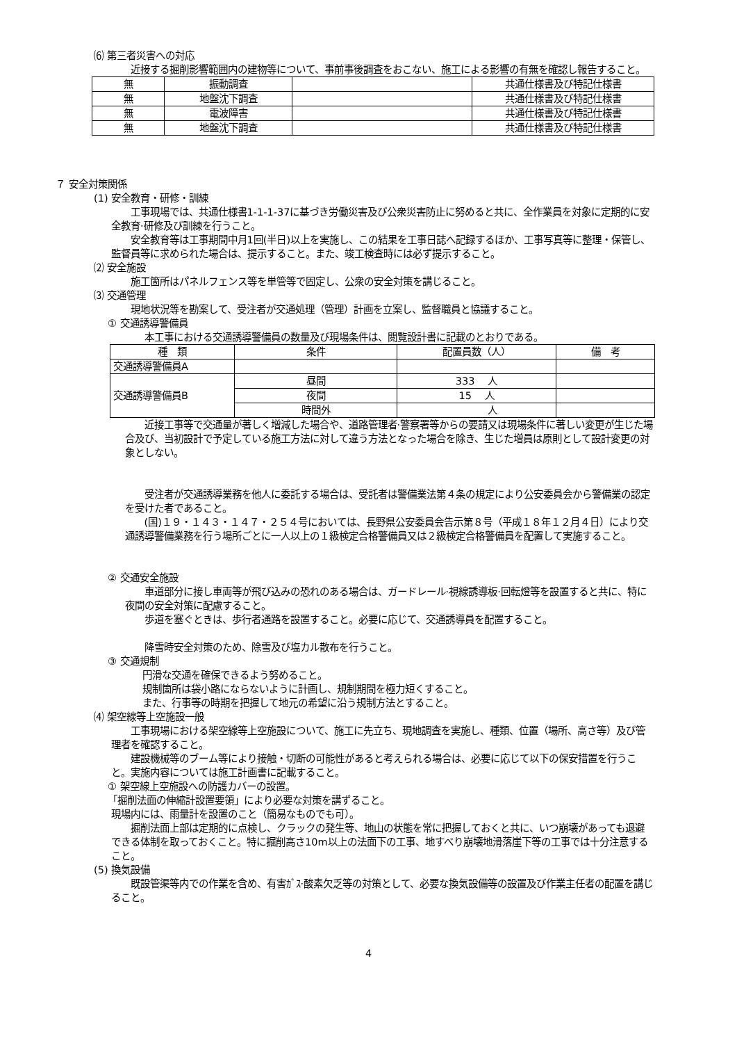⑹ 第三者災害への対応
近接する掘削影響範囲内の建物等について、事前事後調査をおこない、施工による影響の有無を確認し報告すること。
| 無 | 振動調査 | | 共通仕様書及び特記仕様書 |
| 無 | 地盤沈下調査 | | 共通仕様書及び特記仕様書 |
| 無 | 電波障害 | | 共通仕様書及び特記仕様書 |
| 無 | 地盤沈下調査 | | 共通仕様書及び特記仕様書 |
７ 安全対策関係
(1) 安全教育・研修・訓練
工事現場では、共通仕様書1-1-1-37に基づき労働災害及び公衆災害防止に努めると共に、全作業員を対象に定期的に安全教育·研修及び訓練を行うこと。
安全教育等は工事期間中月1回(半日)以上を実施し、この結果を工事日誌へ記録するほか、工事写真等に整理・保管し、監督員等に求められた場合は、提示すること。また、竣工検査時には必ず提示すること。
⑵ 安全施設
施工箇所はパネルフェンス等を単管等で固定し、公衆の安全対策を講じること。
⑶ 交通管理
現地状況等を勘案して、受注者が交通処理（管理）計画を立案し、監督職員と協議すること。
① 交通誘導警備員
本工事における交通誘導警備員の数量及び現場条件は、閲覧設計書に記載のとおりである。
| 種 類 | 条件 | 配置員数（人） | 備 考 |
| --- | --- | --- | --- |
| 交通誘導警備員A | | | |
| 交通誘導警備員B | 昼間 | 333 人 | |
| | 夜間 | 15 人 | |
| | 時間外 | 人 | |
近接工事等で交通量が著しく増減した場合や、道路管理者·警察署等からの要請又は現場条件に著しい変更が生じた場合及び、当初設計で予定している施工方法に対して違う方法となった場合を除き、生じた増員は原則として設計変更の対象としない。
受注者が交通誘導業務を他人に委託する場合は、受託者は警備業法第４条の規定により公安委員会から警備業の認定を受けた者であること。
(国)１９・１４３・１４７・２５４号においては、長野県公安委員会告示第８号（平成１８年１２月４日）により交通誘導警備業務を行う場所ごとに一人以上の１級検定合格警備員又は２級検定合格警備員を配置して実施すること。
② 交通安全施設
車道部分に接し車両等が飛び込みの恐れのある場合は、ガードレール·視線誘導板·回転燈等を設置すると共に、特に夜間の安全対策に配慮すること。
歩道を塞ぐときは、歩行者通路を設置すること。必要に応じて、交通誘導員を配置すること。
降雪時安全対策のため、除雪及び塩カル散布を行うこと。
③ 交通規制
円滑な交通を確保できるよう努めること。
規制箇所は袋小路にならないように計画し、規制期間を極力短くすること。
また、行事等の時期を把握して地元の希望に沿う規制方法とすること。
⑷ 架空線等上空施設一般
工事現場における架空線等上空施設について、施工に先立ち、現地調査を実施し、種類、位置（場所、高さ等）及び管理者を確認すること。
建設機械等のブーム等により接触・切断の可能性があると考えられる場合は、必要に応じて以下の保安措置を行うこと。実施内容については施工計画書に記載すること。
① 架空線上空施設への防護カバーの設置。
「掘削法面の伸縮計設置要領」により必要な対策を講ずること。
現場内には、雨量計を設置のこと（簡易なものでも可）。
掘削法面上部は定期的に点検し、クラックの発生等、地山の状態を常に把握しておくと共に、いつ崩壊があっても退避できる体制を取っておくこと。特に掘削高さ10m以上の法面下の工事、地すべり崩壊地滑落崖下等の工事では十分注意すること。
(5) 換気設備
既設管渠等内での作業を含め、有害ｶﾞｽ·酸素欠乏等の対策として、必要な換気設備等の設置及び作業主任者の配置を講じること。
4